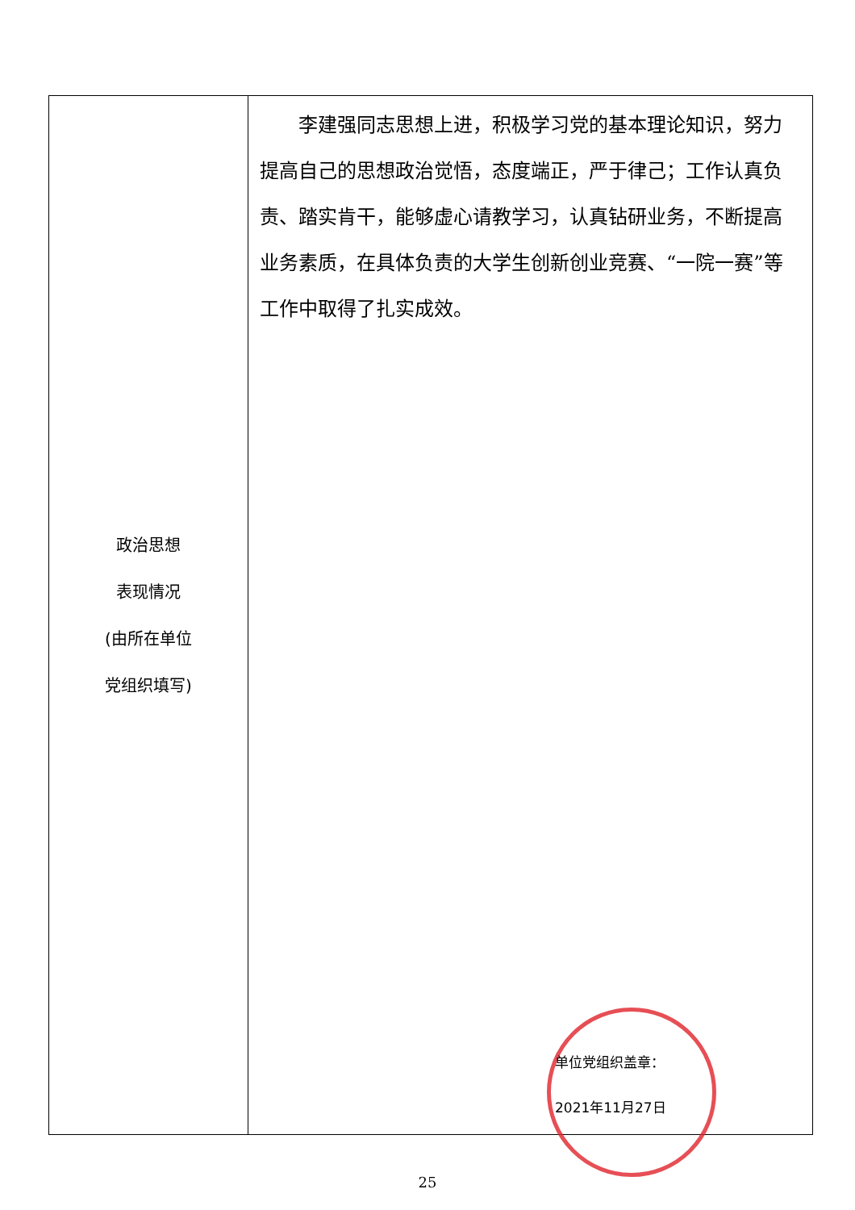| 政治思想 表现情况 (由所在单位 党组织填写) | 李建强同志思想上进，积极学习党的基本理论知识，努力提高自己的思想政治觉悟，态度端正，严于律己；工作认真负责、踏实肯干，能够虚心请教学习，认真钻研业务，不断提高业务素质，在具体负责的大学生创新创业竞赛、“一院一赛”等工作中取得了扎实成效。 单位党组织盖章： 2021年11月27日 |
25